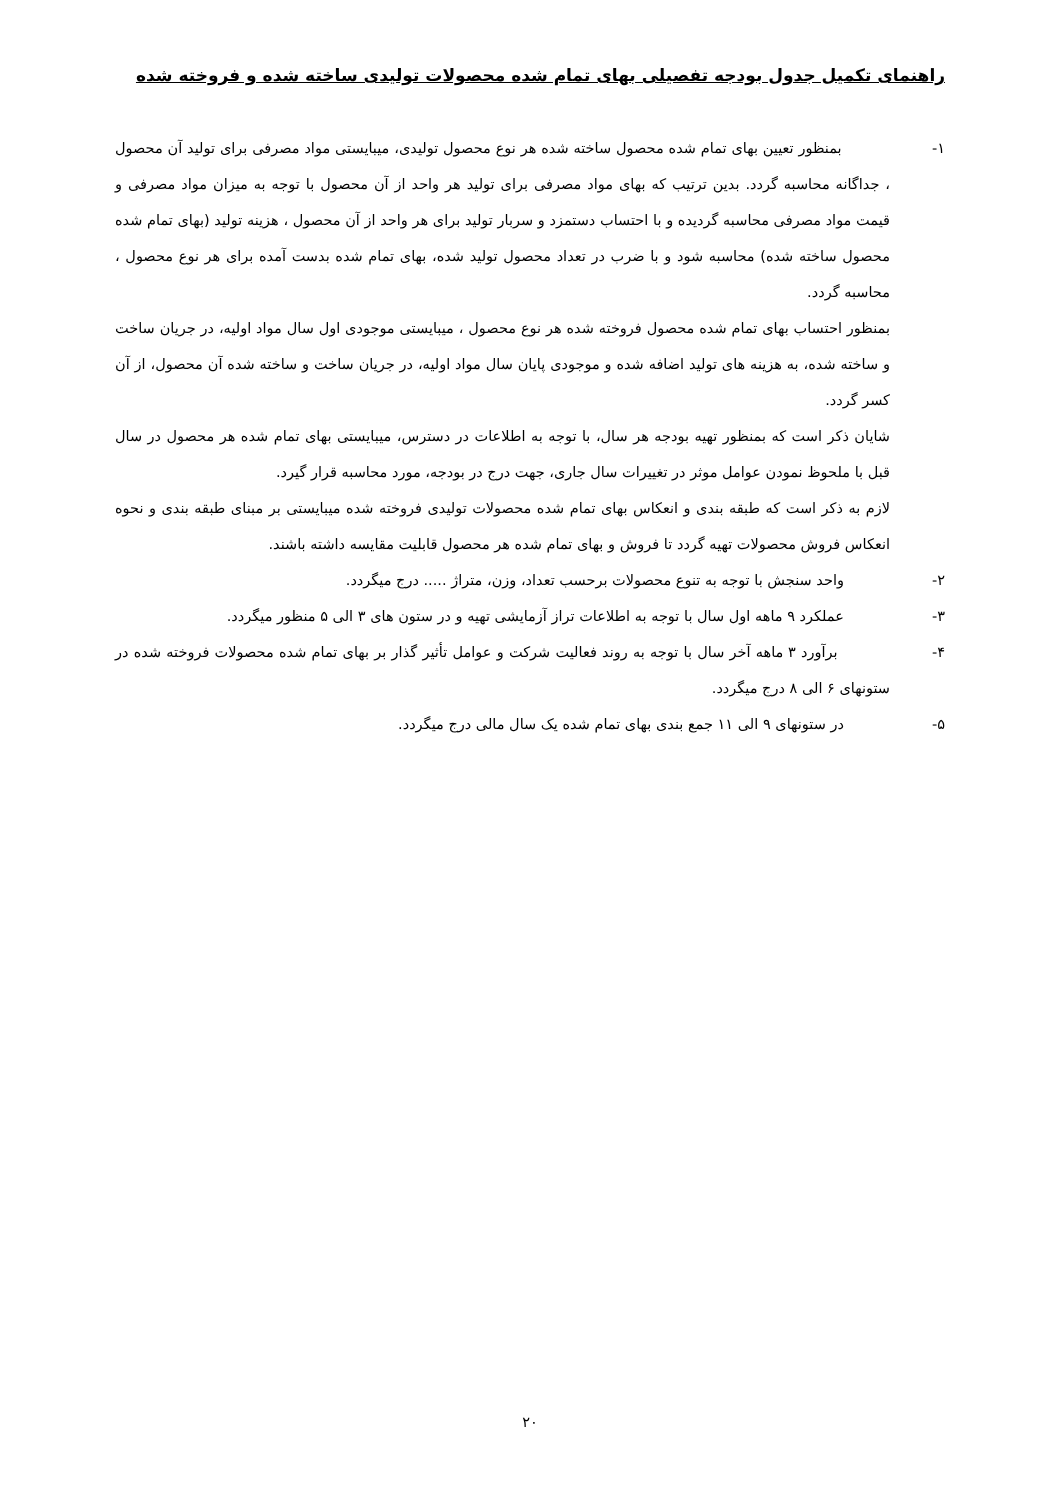راهنمای تکمیل جدول بودجه تفصیلی بهای تمام شده محصولات تولیدی ساخته شده و فروخته شده
۱- بمنظور تعیین بهای تمام شده محصول ساخته شده هر نوع محصول تولیدی، میبایستی مواد مصرفی برای تولید آن محصول ، جداگانه محاسبه گردد. بدین ترتیب که بهای مواد مصرفی برای تولید هر واحد از آن محصول با توجه به میزان مواد مصرفی و قیمت مواد مصرفی محاسبه گردیده و با احتساب دستمزد و سربار تولید برای هر واحد از آن محصول ، هزینه تولید (بهای تمام شده محصول ساخته شده) محاسبه شود و با ضرب در تعداد محصول تولید شده، بهای تمام شده بدست آمده برای هر نوع محصول ، محاسبه گردد.
بمنظور احتساب بهای تمام شده محصول فروخته شده هر نوع محصول ، میبایستی موجودی اول سال مواد اولیه، در جریان ساخت و ساخته شده، به هزینه های تولید اضافه شده و موجودی پایان سال مواد اولیه، در جریان ساخت و ساخته شده آن محصول، از آن کسر گردد.
شایان ذکر است که بمنظور تهیه بودجه هر سال، با توجه به اطلاعات در دسترس، میبایستی بهای تمام شده هر محصول در سال قبل با ملحوظ نمودن عوامل موثر در تغییرات سال جاری، جهت درج در بودجه، مورد محاسبه قرار گیرد.
لازم به ذکر است که طبقه بندی و انعکاس بهای تمام شده محصولات تولیدی فروخته شده میبایستی بر مبنای طبقه بندی و نحوه انعکاس فروش محصولات تهیه گردد تا فروش و بهای تمام شده هر محصول قابلیت مقایسه داشته باشند.
۲- واحد سنجش با توجه به تنوع محصولات برحسب تعداد، وزن، متراژ ..... درج میگردد.
۳- عملکرد ۹ ماهه اول سال با توجه به اطلاعات تراز آزمایشی تهیه و در ستون های ۳ الی ۵ منظور میگردد.
۴- برآورد ۳ ماهه آخر سال با توجه به روند فعالیت شرکت و عوامل تأثیر گذار بر بهای تمام شده محصولات فروخته شده در ستونهای ۶ الی ۸ درج میگردد.
۵- در ستونهای ۹ الی ۱۱ جمع بندی بهای تمام شده یک سال مالی درج میگردد.
۲۰